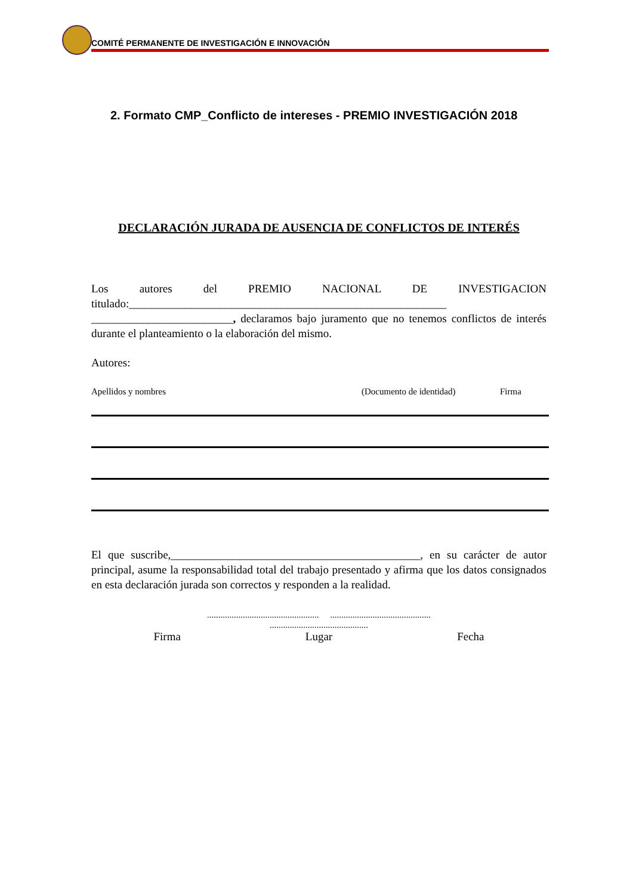COMITÉ PERMANENTE DE INVESTIGACIÓN E INNOVACIÓN
2. Formato CMP_Conflicto de intereses - PREMIO INVESTIGACIÓN 2018
DECLARACIÓN JURADA DE AUSENCIA DE CONFLICTOS DE INTERÉS
Los autores del PREMIO NACIONAL DE INVESTIGACION titulado:________________________________________________________ _________________________, declaramos bajo juramento que no tenemos conflictos de interés durante el planteamiento o la elaboración del mismo.
Autores:
Apellidos y nombres (Documento de identidad) Firma
El que suscribe,____________________________________________, en su carácter de autor principal, asume la responsabilidad total del trabajo presentado y afirma que los datos consignados en esta declaración jurada son correctos y responden a la realidad.
.................................................. .............................................
............................................
Firma Lugar Fecha